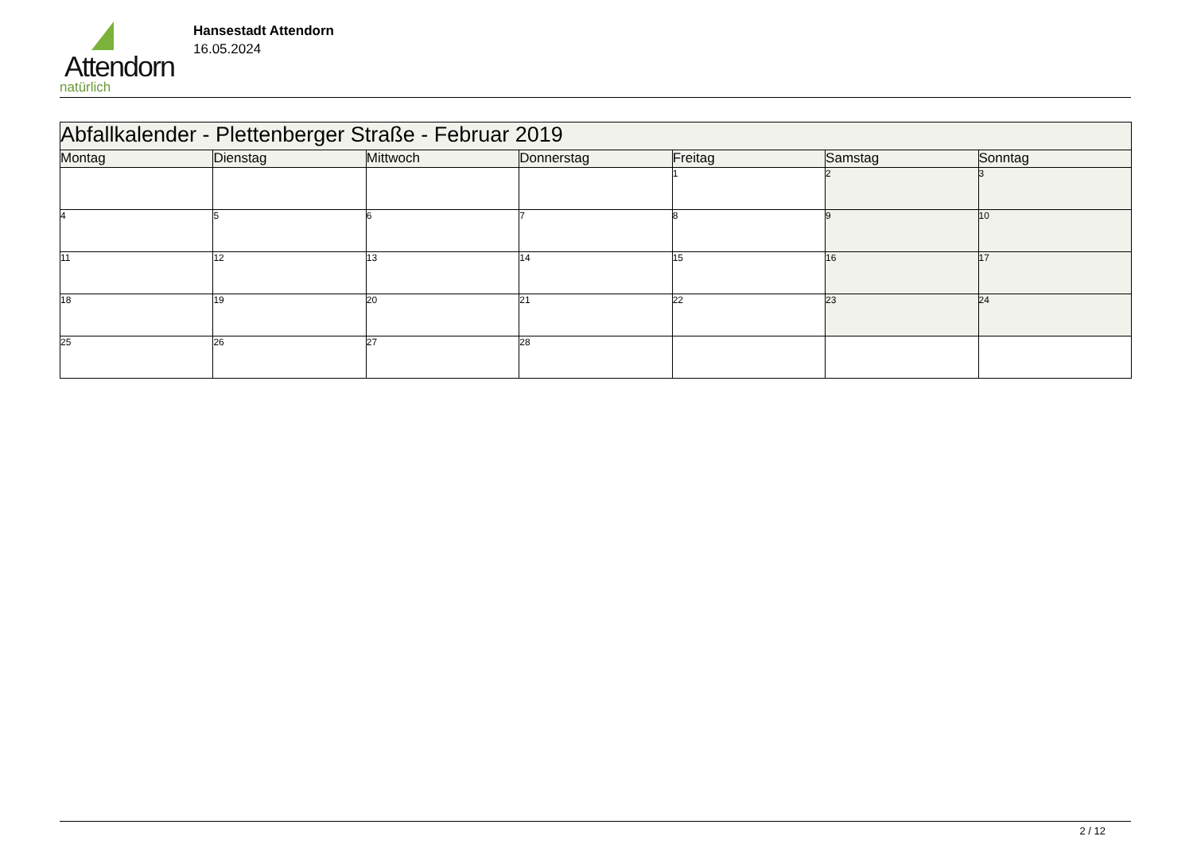Attendorn
natürlich
Hansestadt Attendorn
16.05.2024
| Abfallkalender - Plettenberger Straße - Februar 2019 | | | | | | |
| Montag | Dienstag | Mittwoch | Donnerstag | Freitag | Samstag | Sonntag |
| | | | | 1 | 2 | 3 |
| 4 | 5 | 6 | 7 | 8 | 9 | 10 |
| 11 | 12 | 13 | 14 | 15 | 16 | 17 |
| 18 | 19 | 20 | 21 | 22 | 23 | 24 |
| 25 | 26 | 27 | 28 | | | |
2 / 12